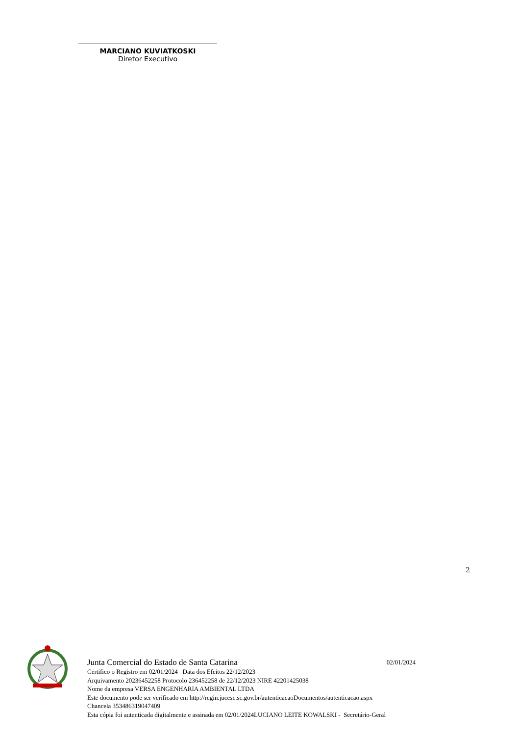MARCIANO KUVIATKOSKI
Diretor Executivo
2
Junta Comercial do Estado de Santa Catarina 02/01/2024
Certifico o Registro em 02/01/2024 Data dos Efeitos 22/12/2023
Arquivamento 20236452258 Protocolo 236452258 de 22/12/2023 NIRE 42201425038
Nome da empresa VERSA ENGENHARIA AMBIENTAL LTDA
Este documento pode ser verificado em http://regin.jucesc.sc.gov.br/autenticacaoDocumentos/autenticacao.aspx
Chancela 353486319047409
Esta cópia foi autenticada digitalmente e assinada em 02/01/2024LUCIANO LEITE KOWALSKI - Secretário-Geral